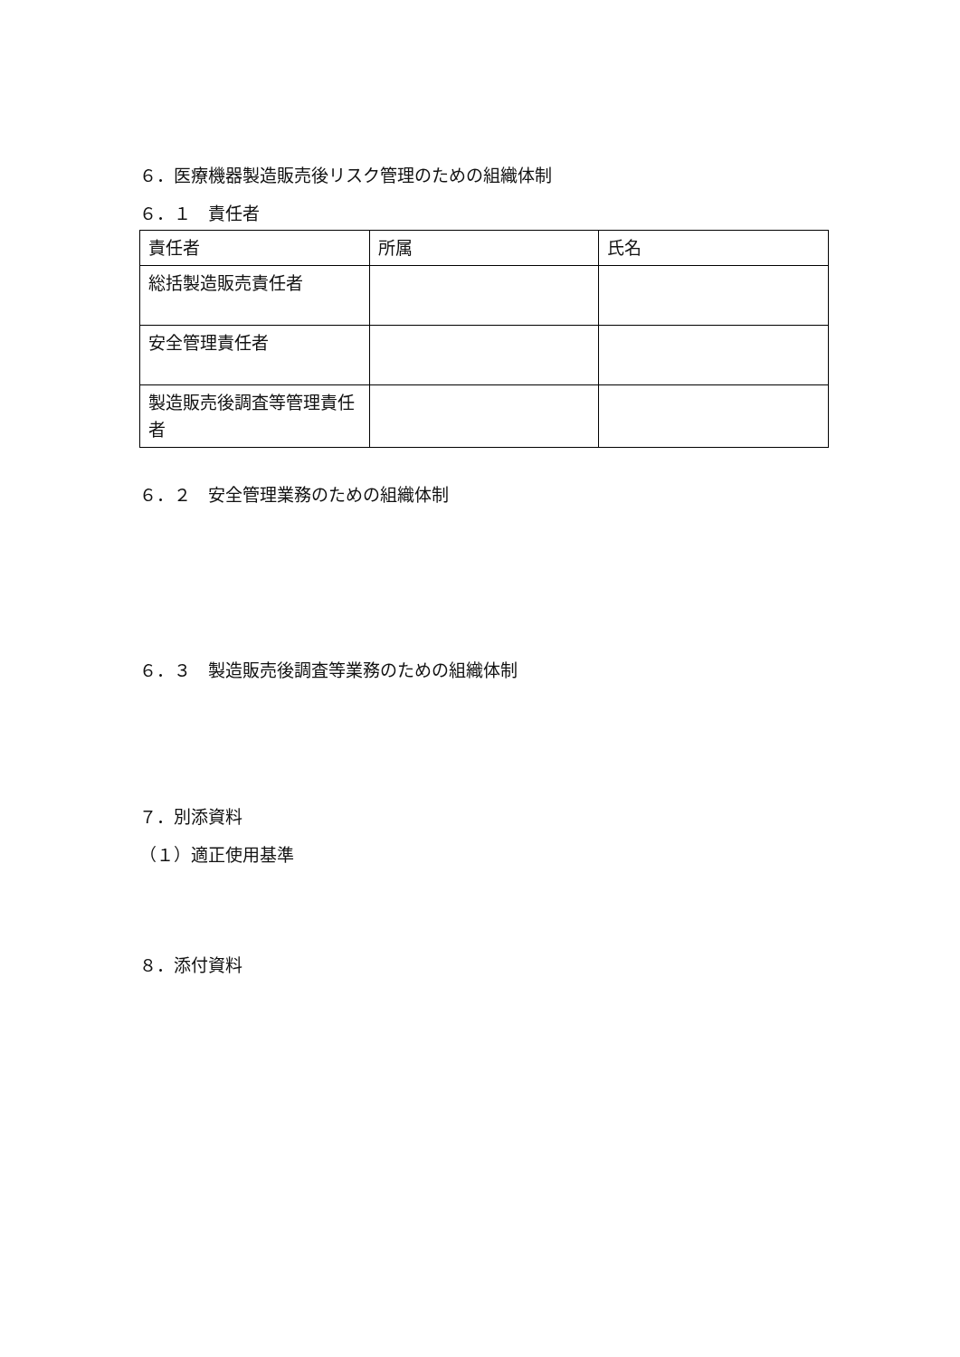６．医療機器製造販売後リスク管理のための組織体制
６．１　責任者
| 責任者 | 所属 | 氏名 |
| 総括製造販売責任者 | | |
| 安全管理責任者 | | |
| 製造販売後調査等管理責任者 | | |
６．２　安全管理業務のための組織体制
６．３　製造販売後調査等業務のための組織体制
７．別添資料
（１）適正使用基準
８．添付資料